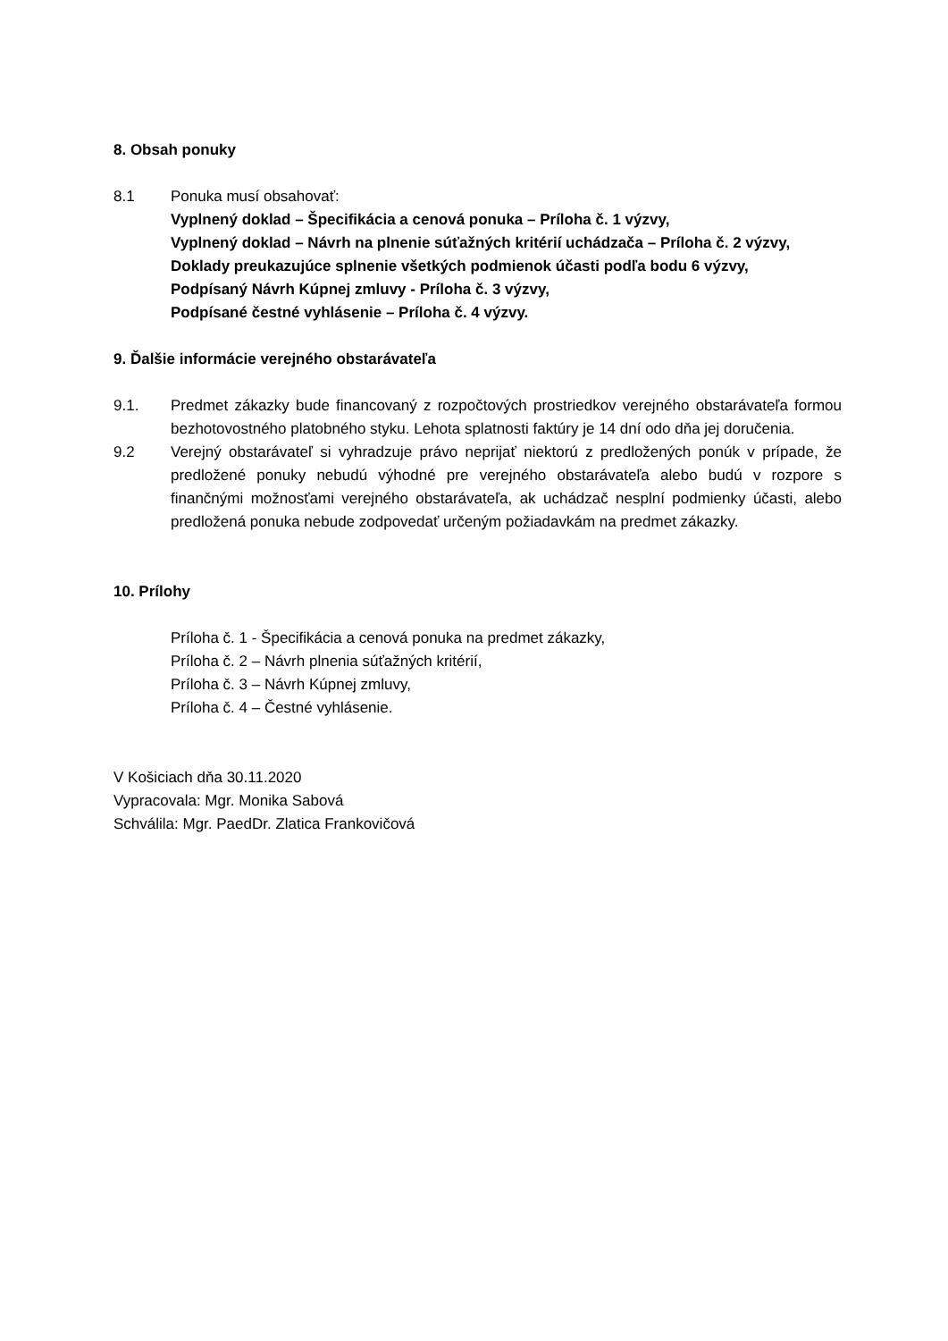8. Obsah ponuky
8.1 Ponuka musí obsahovať:
Vyplnený doklad – Špecifikácia a cenová ponuka – Príloha č. 1 výzvy,
Vyplnený doklad – Návrh na plnenie súťažných kritérií uchádzača – Príloha č. 2 výzvy,
Doklady preukazujúce splnenie všetkých podmienok účasti podľa bodu 6 výzvy,
Podpísaný Návrh Kúpnej zmluvy - Príloha č. 3 výzvy,
Podpísané čestné vyhlásenie – Príloha č. 4 výzvy.
9. Ďalšie informácie verejného obstarávateľa
9.1. Predmet zákazky bude financovaný z rozpočtových prostriedkov verejného obstarávateľa formou bezhotovostného platobného styku. Lehota splatnosti faktúry je 14 dní odo dňa jej doručenia.
9.2 Verejný obstarávateľ si vyhradzuje právo neprijať niektorú z predložených ponúk v prípade, že predložené ponuky nebudú výhodné pre verejného obstarávateľa alebo budú v rozpore s finančnými možnosťami verejného obstarávateľa, ak uchádzač nesplní podmienky účasti, alebo predložená ponuka nebude zodpovedať určeným požiadavkám na predmet zákazky.
10. Prílohy
Príloha č. 1 - Špecifikácia a cenová ponuka na predmet zákazky,
Príloha č. 2 – Návrh plnenia súťažných kritérií,
Príloha č. 3 – Návrh Kúpnej zmluvy,
Príloha č. 4 – Čestné vyhlásenie.
V Košiciach dňa 30.11.2020
Vypracovala: Mgr. Monika Sabová
Schválila: Mgr. PaedDr. Zlatica Frankovičová